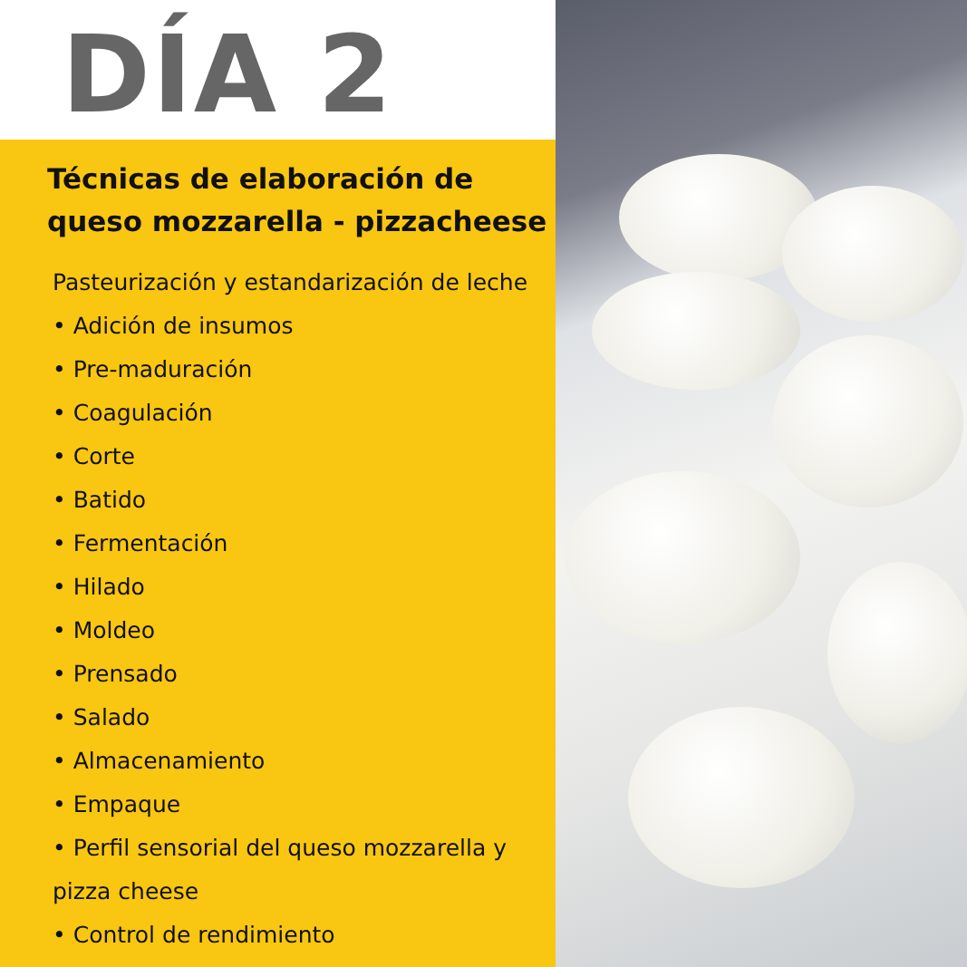DÍA 2
Técnicas de elaboración de queso mozzarella - pizzacheese
Pasteurización y estandarización de leche
• Adición de insumos
• Pre-maduración
• Coagulación
• Corte
• Batido
• Fermentación
• Hilado
• Moldeo
• Prensado
• Salado
• Almacenamiento
• Empaque
• Perfil sensorial del queso mozzarella y pizza cheese
• Control de rendimiento